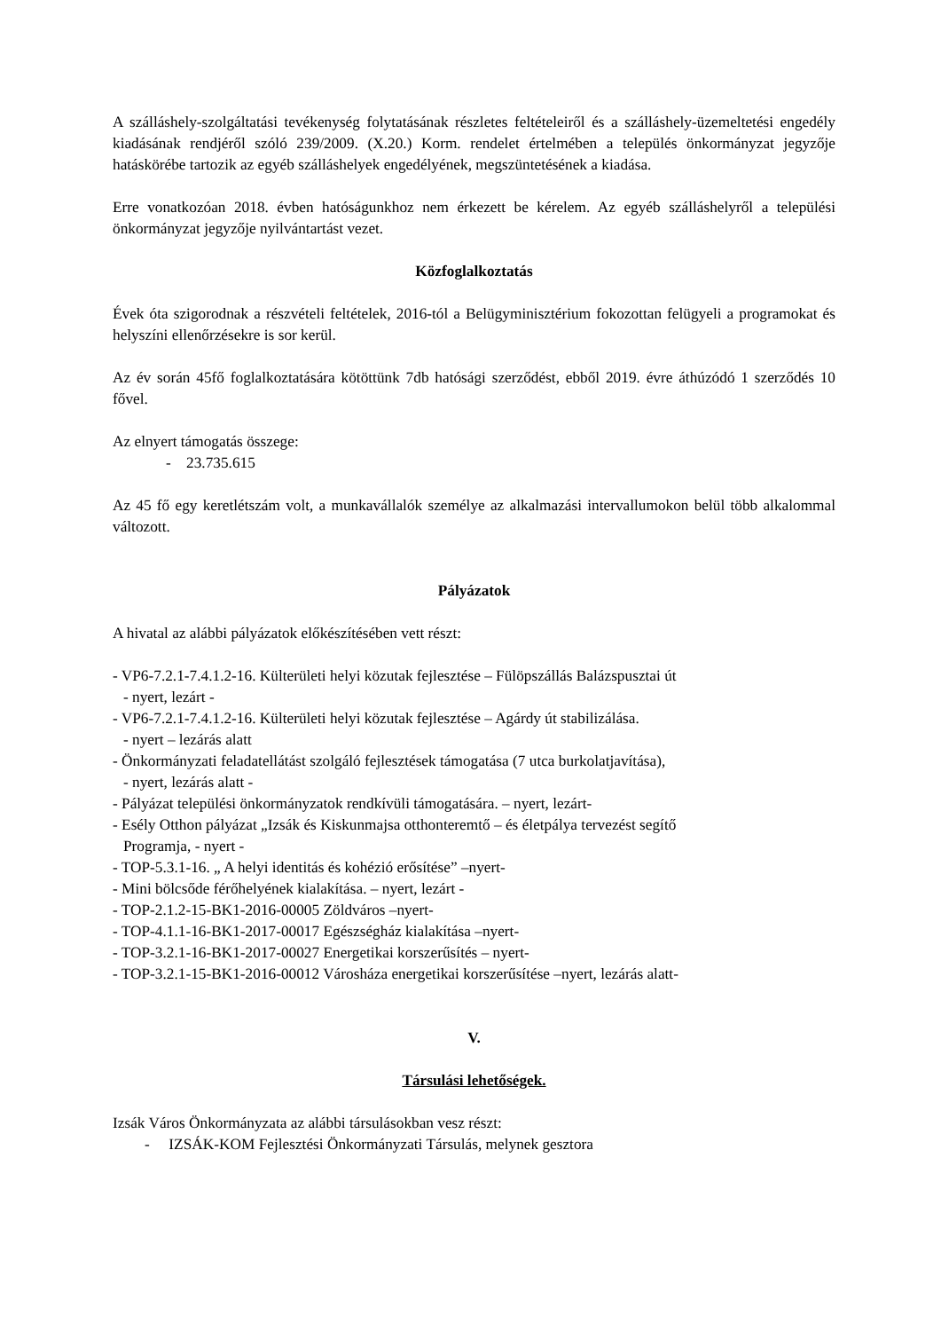A szálláshely-szolgáltatási tevékenység folytatásának részletes feltételeiről és a szálláshely-üzemeltetési engedély kiadásának rendjéről szóló 239/2009. (X.20.) Korm. rendelet értelmében a település önkormányzat jegyzője hatáskörébe tartozik az egyéb szálláshelyek engedélyének, megszüntetésének a kiadása.
Erre vonatkozóan 2018. évben hatóságunkhoz nem érkezett be kérelem. Az egyéb szálláshelyről a települési önkormányzat jegyzője nyilvántartást vezet.
Közfoglalkoztatás
Évek óta szigorodnak a részvételi feltételek, 2016-tól a Belügyminisztérium fokozottan felügyeli a programokat és helyszíni ellenőrzésekre is sor kerül.
Az év során 45fő foglalkoztatására kötöttünk 7db hatósági szerződést, ebből 2019. évre áthúzódó 1 szerződés 10 fővel.
Az elnyert támogatás összege:
- 23.735.615
Az 45 fő egy keretlétszám volt, a munkavállalók személye az alkalmazási intervallumokon belül több alkalommal változott.
Pályázatok
A hivatal az alábbi pályázatok előkészítésében vett részt:
- VP6-7.2.1-7.4.1.2-16. Külterületi helyi közutak fejlesztése – Fülöpszállás Balázspusztai út
- nyert, lezárt -
- VP6-7.2.1-7.4.1.2-16. Külterületi helyi közutak fejlesztése – Agárdy út stabilizálása.
- nyert – lezárás alatt
- Önkormányzati feladatellátást szolgáló fejlesztések támogatása (7 utca burkolatjavítása),
- nyert, lezárás alatt -
- Pályázat települési önkormányzatok rendkívüli támogatására. – nyert, lezárt-
- Esély Otthon pályázat „Izsák és Kiskunmajsa otthonteremtő – és életpálya tervezést segítő
Programja, - nyert -
- TOP-5.3.1-16. „ A helyi identitás és kohézió erősítése” –nyert-
- Mini bölcsőde férőhelyének kialakítása. – nyert, lezárt -
- TOP-2.1.2-15-BK1-2016-00005 Zöldváros –nyert-
- TOP-4.1.1-16-BK1-2017-00017 Egészségház kialakítása –nyert-
- TOP-3.2.1-16-BK1-2017-00027 Energetikai korszerűsítés – nyert-
- TOP-3.2.1-15-BK1-2016-00012 Városháza energetikai korszerűsítése –nyert, lezárás alatt-
V.
Társulási lehetőségek.
Izsák Város Önkormányzata az alábbi társulásokban vesz részt:
- IZSÁK-KOM Fejlesztési Önkormányzati Társulás, melynek gesztora